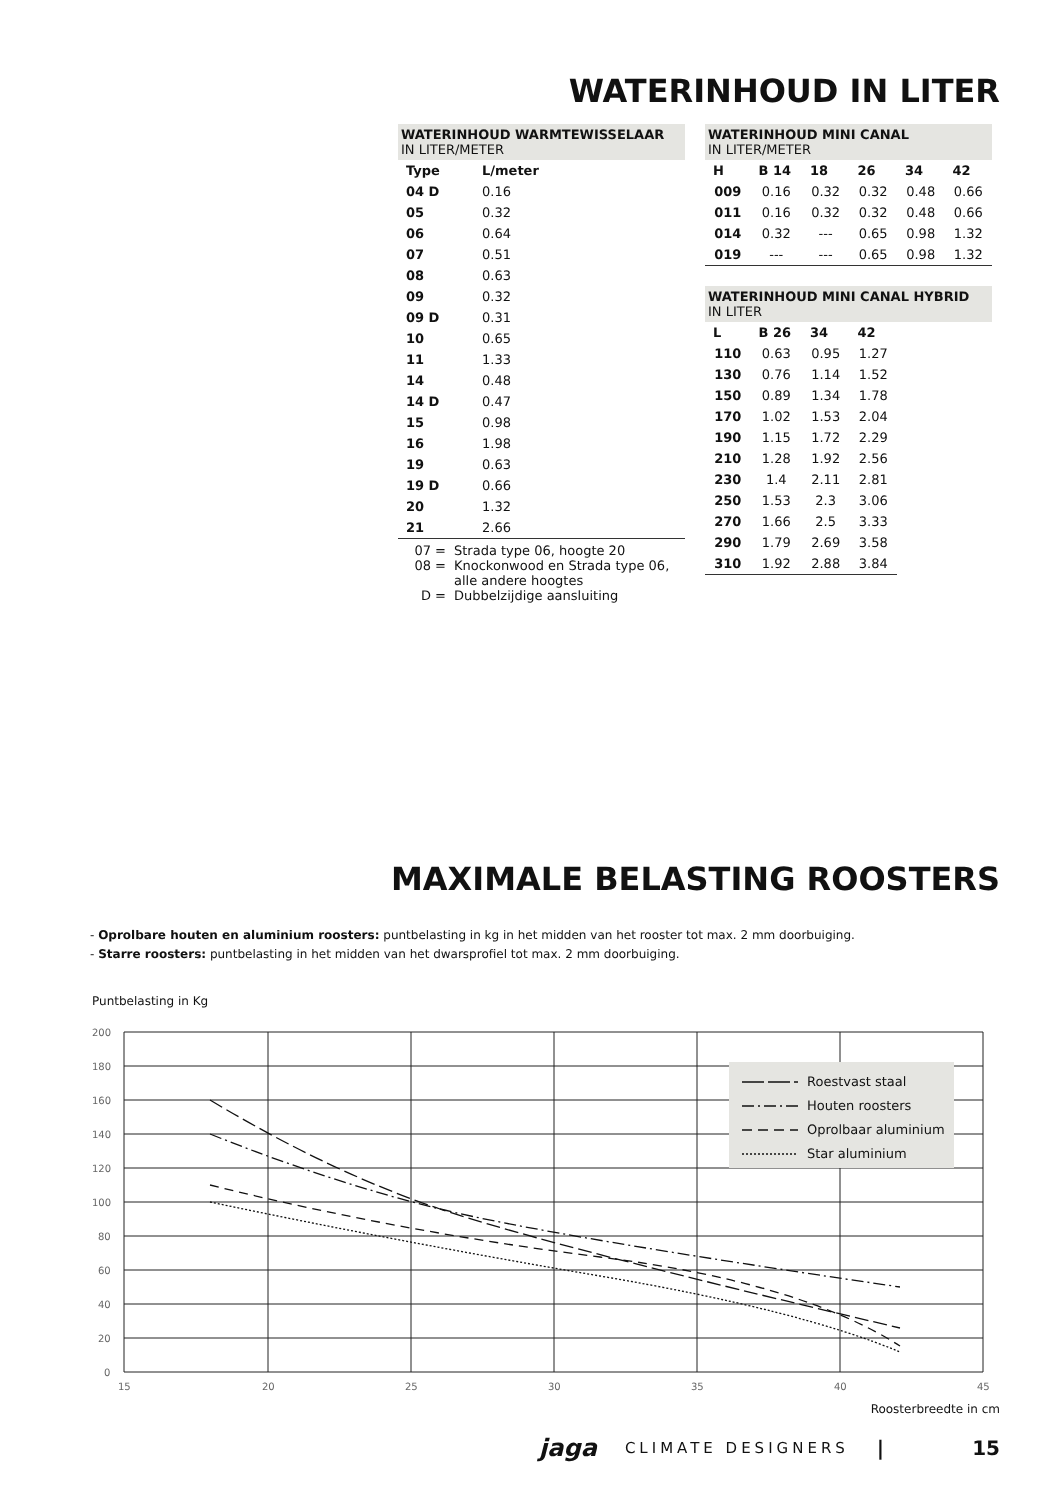WATERINHOUD IN LITER
WATERINHOUD WARMTEWISSELAAR
IN LITER/METER
| Type | L/meter |
| --- | --- |
| 04 D | 0.16 |
| 05 | 0.32 |
| 06 | 0.64 |
| 07 | 0.51 |
| 08 | 0.63 |
| 09 | 0.32 |
| 09 D | 0.31 |
| 10 | 0.65 |
| 11 | 1.33 |
| 14 | 0.48 |
| 14 D | 0.47 |
| 15 | 0.98 |
| 16 | 1.98 |
| 19 | 0.63 |
| 19 D | 0.66 |
| 20 | 1.32 |
| 21 | 2.66 |
07 = Strada type 06, hoogte 20
08 = Knockonwood en Strada type 06, alle andere hoogtes
D = Dubbelzijdige aansluiting
WATERINHOUD MINI CANAL
IN LITER/METER
| H | B 14 | 18 | 26 | 34 | 42 |
| --- | --- | --- | --- | --- | --- |
| 009 | 0.16 | 0.32 | 0.32 | 0.48 | 0.66 |
| 011 | 0.16 | 0.32 | 0.32 | 0.48 | 0.66 |
| 014 | 0.32 | --- | 0.65 | 0.98 | 1.32 |
| 019 | --- | --- | 0.65 | 0.98 | 1.32 |
WATERINHOUD MINI CANAL HYBRID
IN LITER
| L | B 26 | 34 | 42 |
| --- | --- | --- | --- |
| 110 | 0.63 | 0.95 | 1.27 |
| 130 | 0.76 | 1.14 | 1.52 |
| 150 | 0.89 | 1.34 | 1.78 |
| 170 | 1.02 | 1.53 | 2.04 |
| 190 | 1.15 | 1.72 | 2.29 |
| 210 | 1.28 | 1.92 | 2.56 |
| 230 | 1.4 | 2.11 | 2.81 |
| 250 | 1.53 | 2.3 | 3.06 |
| 270 | 1.66 | 2.5 | 3.33 |
| 290 | 1.79 | 2.69 | 3.58 |
| 310 | 1.92 | 2.88 | 3.84 |
MAXIMALE BELASTING ROOSTERS
- Oprolbare houten en aluminium roosters: puntbelasting in kg in het midden van het rooster tot max. 2 mm doorbuiging.
- Starre roosters: puntbelasting in het midden van het dwarsprofiel tot max. 2 mm doorbuiging.
Puntbelasting in Kg
Roestvast staal
Houten roosters
Oprolbaar aluminium
Star aluminium
200
180
160
140
120
100
80
60
40
20
0
15
20
25
30
35
40
45
Roosterbreedte in cm
jaga CLIMATE DESIGNERS | 15